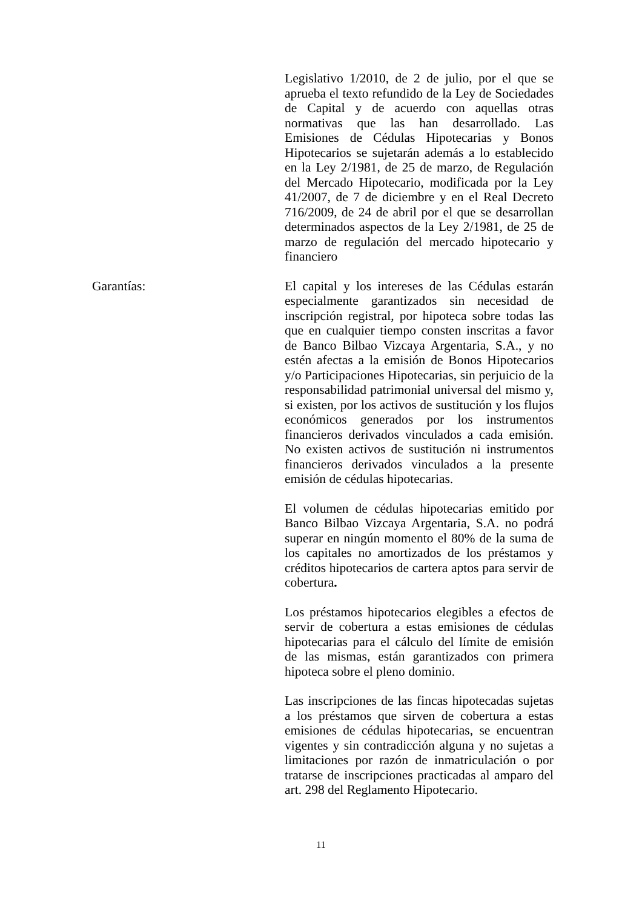Legislativo 1/2010, de 2 de julio, por el que se aprueba el texto refundido de la Ley de Sociedades de Capital y de acuerdo con aquellas otras normativas que las han desarrollado. Las Emisiones de Cédulas Hipotecarias y Bonos Hipotecarios se sujetarán además a lo establecido en la Ley 2/1981, de 25 de marzo, de Regulación del Mercado Hipotecario, modificada por la Ley 41/2007, de 7 de diciembre y en el Real Decreto 716/2009, de 24 de abril por el que se desarrollan determinados aspectos de la Ley 2/1981, de 25 de marzo de regulación del mercado hipotecario y financiero
Garantías: El capital y los intereses de las Cédulas estarán especialmente garantizados sin necesidad de inscripción registral, por hipoteca sobre todas las que en cualquier tiempo consten inscritas a favor de Banco Bilbao Vizcaya Argentaria, S.A., y no estén afectas a la emisión de Bonos Hipotecarios y/o Participaciones Hipotecarias, sin perjuicio de la responsabilidad patrimonial universal del mismo y, si existen, por los activos de sustitución y los flujos económicos generados por los instrumentos financieros derivados vinculados a cada emisión. No existen activos de sustitución ni instrumentos financieros derivados vinculados a la presente emisión de cédulas hipotecarias.
El volumen de cédulas hipotecarias emitido por Banco Bilbao Vizcaya Argentaria, S.A. no podrá superar en ningún momento el 80% de la suma de los capitales no amortizados de los préstamos y créditos hipotecarios de cartera aptos para servir de cobertura.
Los préstamos hipotecarios elegibles a efectos de servir de cobertura a estas emisiones de cédulas hipotecarias para el cálculo del límite de emisión de las mismas, están garantizados con primera hipoteca sobre el pleno dominio.
Las inscripciones de las fincas hipotecadas sujetas a los préstamos que sirven de cobertura a estas emisiones de cédulas hipotecarias, se encuentran vigentes y sin contradicción alguna y no sujetas a limitaciones por razón de inmatriculación o por tratarse de inscripciones practicadas al amparo del art. 298 del Reglamento Hipotecario.
11